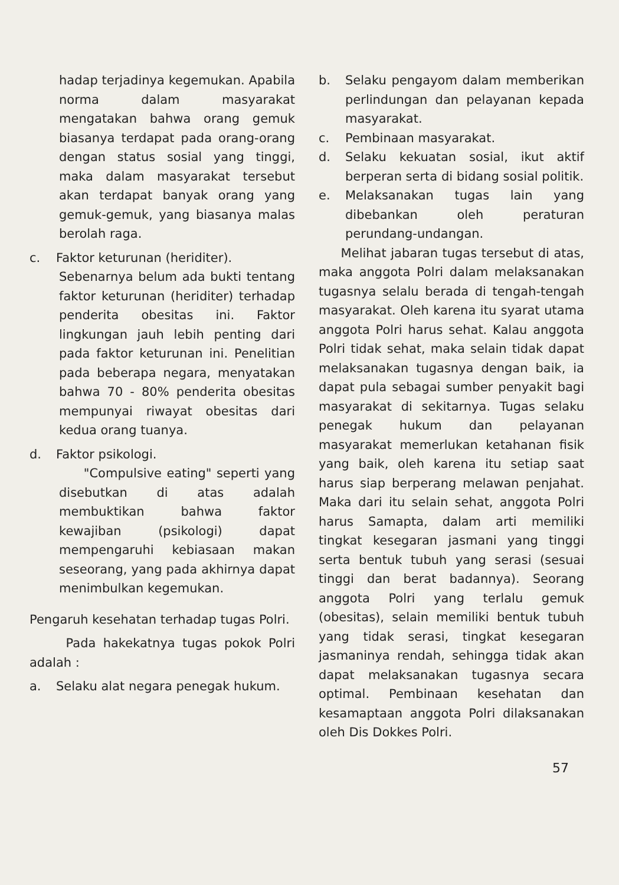hadap terjadinya kegemukan. Apabila norma dalam masyarakat mengatakan bahwa orang gemuk biasanya terdapat pada orang-orang dengan status sosial yang tinggi, maka dalam masyarakat tersebut akan terdapat banyak orang yang gemuk-gemuk, yang biasanya malas berolah raga.
c. Faktor keturunan (heriditer).
Sebenarnya belum ada bukti tentang faktor keturunan (heriditer) terhadap penderita obesitas ini. Faktor lingkungan jauh lebih penting dari pada faktor keturunan ini. Penelitian pada beberapa negara, menyatakan bahwa 70 - 80% penderita obesitas mempunyai riwayat obesitas dari kedua orang tuanya.
d. Faktor psikologi.
"Compulsive eating" seperti yang disebutkan di atas adalah membuktikan bahwa faktor kewajiban (psikologi) dapat mempengaruhi kebiasaan makan seseorang, yang pada akhirnya dapat menimbulkan kegemukan.
Pengaruh kesehatan terhadap tugas Polri.
Pada hakekatnya tugas pokok Polri adalah :
a. Selaku alat negara penegak hukum.
b. Selaku pengayom dalam memberikan perlindungan dan pelayanan kepada masyarakat.
c. Pembinaan masyarakat.
d. Selaku kekuatan sosial, ikut aktif berperan serta di bidang sosial politik.
e. Melaksanakan tugas lain yang dibebankan oleh peraturan perundang-undangan.
Melihat jabaran tugas tersebut di atas, maka anggota Polri dalam melaksanakan tugasnya selalu berada di tengah-tengah masyarakat. Oleh karena itu syarat utama anggota Polri harus sehat. Kalau anggota Polri tidak sehat, maka selain tidak dapat melaksanakan tugasnya dengan baik, ia dapat pula sebagai sumber penyakit bagi masyarakat di sekitarnya. Tugas selaku penegak hukum dan pelayanan masyarakat memerlukan ketahanan fisik yang baik, oleh karena itu setiap saat harus siap berperang melawan penjahat. Maka dari itu selain sehat, anggota Polri harus Samapta, dalam arti memiliki tingkat kesegaran jasmani yang tinggi serta bentuk tubuh yang serasi (sesuai tinggi dan berat badannya). Seorang anggota Polri yang terlalu gemuk (obesitas), selain memiliki bentuk tubuh yang tidak serasi, tingkat kesegaran jasmaninya rendah, sehingga tidak akan dapat melaksanakan tugasnya secara optimal. Pembinaan kesehatan dan kesamaptaan anggota Polri dilaksanakan oleh Dis Dokkes Polri.
57